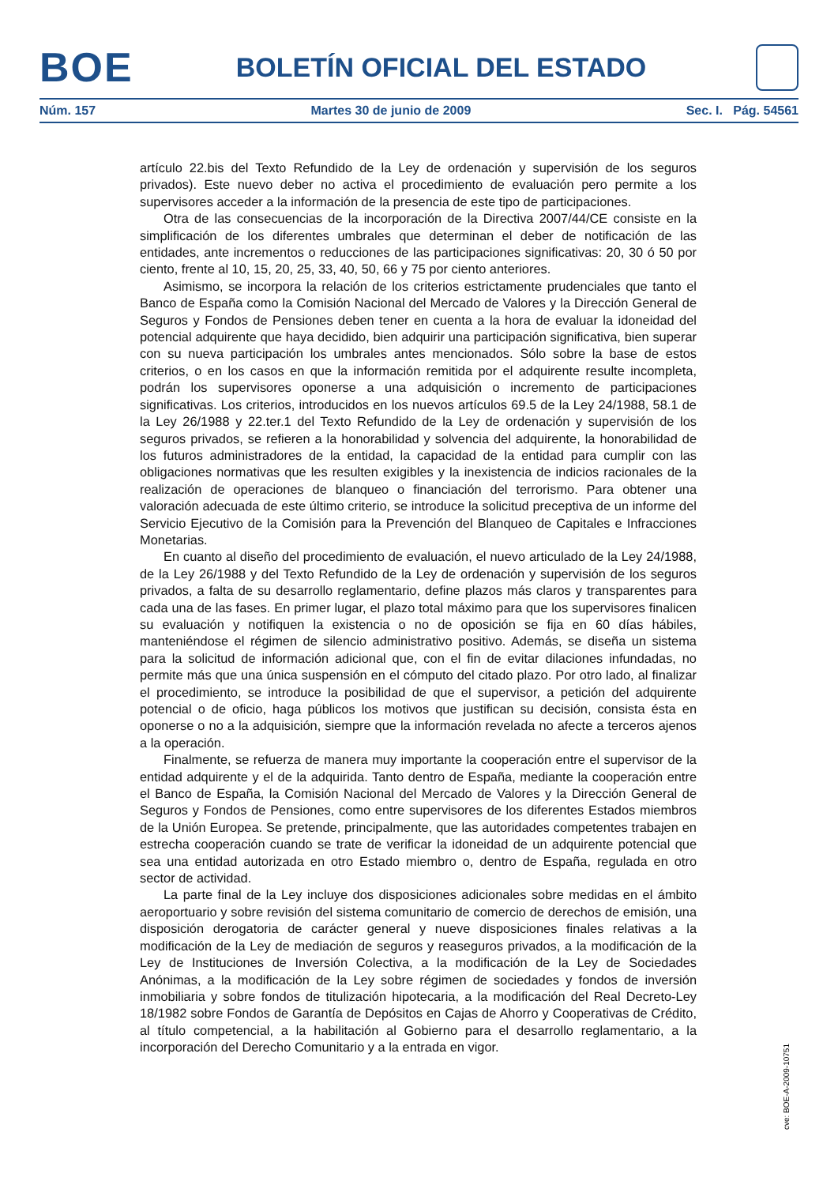BOE
BOLETÍN OFICIAL DEL ESTADO
Núm. 157 Martes 30 de junio de 2009 Sec. I. Pág. 54561
artículo 22.bis del Texto Refundido de la Ley de ordenación y supervisión de los seguros privados). Este nuevo deber no activa el procedimiento de evaluación pero permite a los supervisores acceder a la información de la presencia de este tipo de participaciones.
Otra de las consecuencias de la incorporación de la Directiva 2007/44/CE consiste en la simplificación de los diferentes umbrales que determinan el deber de notificación de las entidades, ante incrementos o reducciones de las participaciones significativas: 20, 30 ó 50 por ciento, frente al 10, 15, 20, 25, 33, 40, 50, 66 y 75 por ciento anteriores.
Asimismo, se incorpora la relación de los criterios estrictamente prudenciales que tanto el Banco de España como la Comisión Nacional del Mercado de Valores y la Dirección General de Seguros y Fondos de Pensiones deben tener en cuenta a la hora de evaluar la idoneidad del potencial adquirente que haya decidido, bien adquirir una participación significativa, bien superar con su nueva participación los umbrales antes mencionados. Sólo sobre la base de estos criterios, o en los casos en que la información remitida por el adquirente resulte incompleta, podrán los supervisores oponerse a una adquisición o incremento de participaciones significativas. Los criterios, introducidos en los nuevos artículos 69.5 de la Ley 24/1988, 58.1 de la Ley 26/1988 y 22.ter.1 del Texto Refundido de la Ley de ordenación y supervisión de los seguros privados, se refieren a la honorabilidad y solvencia del adquirente, la honorabilidad de los futuros administradores de la entidad, la capacidad de la entidad para cumplir con las obligaciones normativas que les resulten exigibles y la inexistencia de indicios racionales de la realización de operaciones de blanqueo o financiación del terrorismo. Para obtener una valoración adecuada de este último criterio, se introduce la solicitud preceptiva de un informe del Servicio Ejecutivo de la Comisión para la Prevención del Blanqueo de Capitales e Infracciones Monetarias.
En cuanto al diseño del procedimiento de evaluación, el nuevo articulado de la Ley 24/1988, de la Ley 26/1988 y del Texto Refundido de la Ley de ordenación y supervisión de los seguros privados, a falta de su desarrollo reglamentario, define plazos más claros y transparentes para cada una de las fases. En primer lugar, el plazo total máximo para que los supervisores finalicen su evaluación y notifiquen la existencia o no de oposición se fija en 60 días hábiles, manteniéndose el régimen de silencio administrativo positivo. Además, se diseña un sistema para la solicitud de información adicional que, con el fin de evitar dilaciones infundadas, no permite más que una única suspensión en el cómputo del citado plazo. Por otro lado, al finalizar el procedimiento, se introduce la posibilidad de que el supervisor, a petición del adquirente potencial o de oficio, haga públicos los motivos que justifican su decisión, consista ésta en oponerse o no a la adquisición, siempre que la información revelada no afecte a terceros ajenos a la operación.
Finalmente, se refuerza de manera muy importante la cooperación entre el supervisor de la entidad adquirente y el de la adquirida. Tanto dentro de España, mediante la cooperación entre el Banco de España, la Comisión Nacional del Mercado de Valores y la Dirección General de Seguros y Fondos de Pensiones, como entre supervisores de los diferentes Estados miembros de la Unión Europea. Se pretende, principalmente, que las autoridades competentes trabajen en estrecha cooperación cuando se trate de verificar la idoneidad de un adquirente potencial que sea una entidad autorizada en otro Estado miembro o, dentro de España, regulada en otro sector de actividad.
La parte final de la Ley incluye dos disposiciones adicionales sobre medidas en el ámbito aeroportuario y sobre revisión del sistema comunitario de comercio de derechos de emisión, una disposición derogatoria de carácter general y nueve disposiciones finales relativas a la modificación de la Ley de mediación de seguros y reaseguros privados, a la modificación de la Ley de Instituciones de Inversión Colectiva, a la modificación de la Ley de Sociedades Anónimas, a la modificación de la Ley sobre régimen de sociedades y fondos de inversión inmobiliaria y sobre fondos de titulización hipotecaria, a la modificación del Real Decreto-Ley 18/1982 sobre Fondos de Garantía de Depósitos en Cajas de Ahorro y Cooperativas de Crédito, al título competencial, a la habilitación al Gobierno para el desarrollo reglamentario, a la incorporación del Derecho Comunitario y a la entrada en vigor.
cve: BOE-A-2009-10751